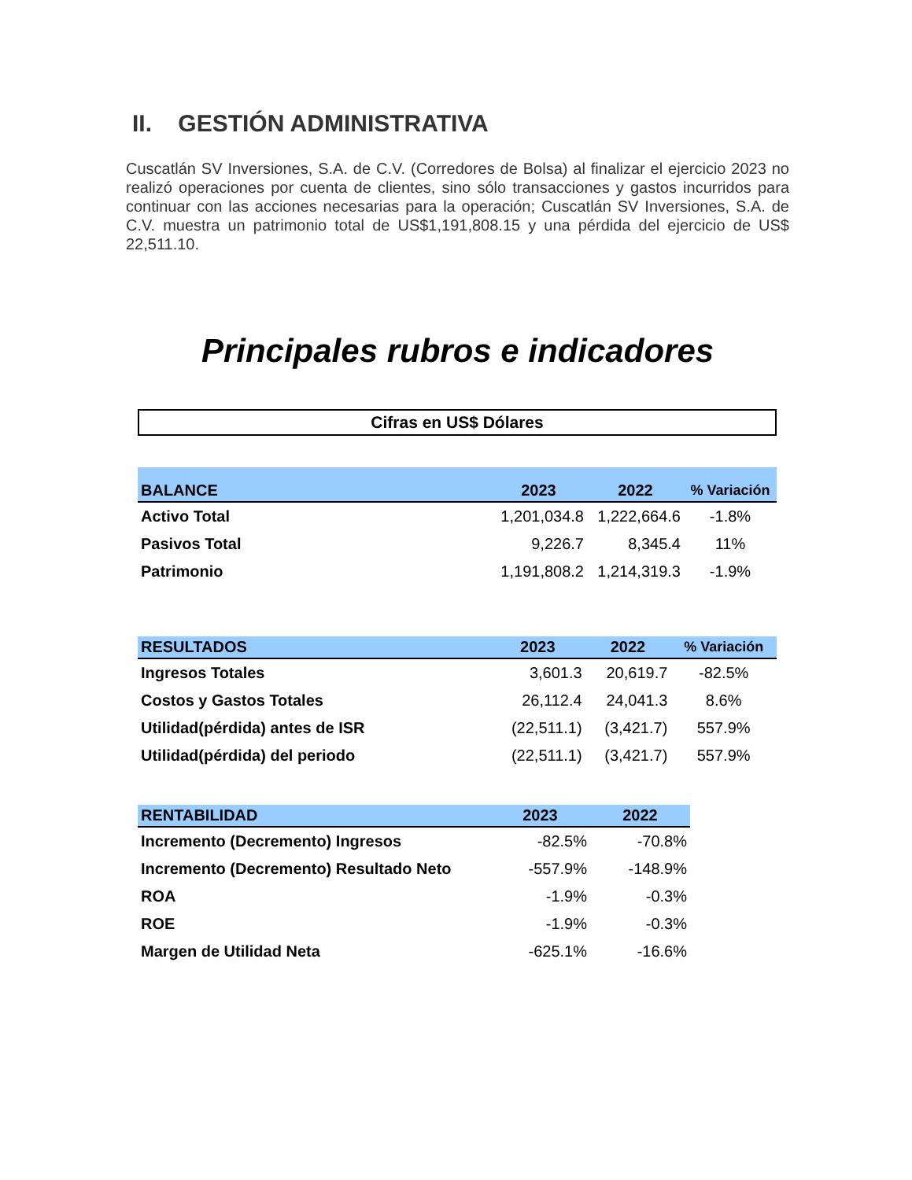II. GESTIÓN ADMINISTRATIVA
Cuscatlán SV Inversiones, S.A. de C.V. (Corredores de Bolsa) al finalizar el ejercicio 2023 no realizó operaciones por cuenta de clientes, sino sólo transacciones y gastos incurridos para continuar con las acciones necesarias para la operación; Cuscatlán SV Inversiones, S.A. de C.V. muestra un patrimonio total de US$1,191,808.15 y una pérdida del ejercicio de US$ 22,511.10.
Principales rubros e indicadores
Cifras en US$ Dólares
| BALANCE | 2023 | 2022 | % Variación |
| --- | --- | --- | --- |
| Activo Total | 1,201,034.8 | 1,222,664.6 | -1.8% |
| Pasivos Total | 9,226.7 | 8,345.4 | 11% |
| Patrimonio | 1,191,808.2 | 1,214,319.3 | -1.9% |
| RESULTADOS | 2023 | 2022 | % Variación |
| --- | --- | --- | --- |
| Ingresos Totales | 3,601.3 | 20,619.7 | -82.5% |
| Costos y Gastos Totales | 26,112.4 | 24,041.3 | 8.6% |
| Utilidad(pérdida) antes de ISR | (22,511.1) | (3,421.7) | 557.9% |
| Utilidad(pérdida) del periodo | (22,511.1) | (3,421.7) | 557.9% |
| RENTABILIDAD | 2023 | 2022 |
| --- | --- | --- |
| Incremento (Decremento) Ingresos | -82.5% | -70.8% |
| Incremento (Decremento) Resultado Neto | -557.9% | -148.9% |
| ROA | -1.9% | -0.3% |
| ROE | -1.9% | -0.3% |
| Margen de Utilidad Neta | -625.1% | -16.6% |